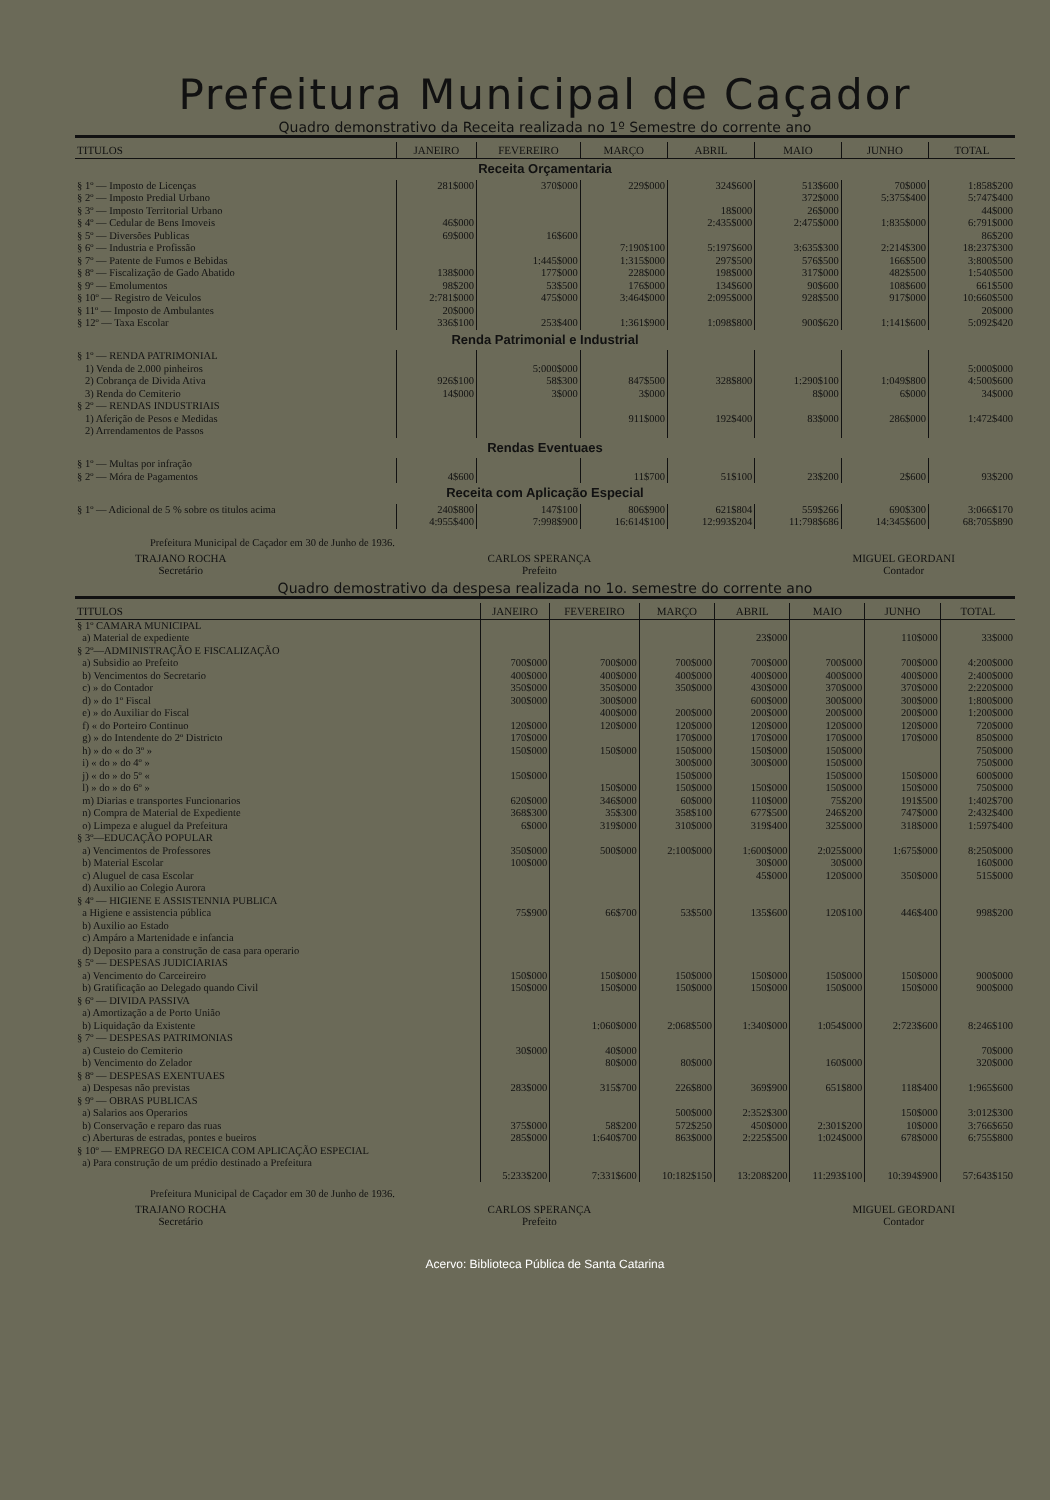Prefeitura Municipal de Caçador
Quadro demonstrativo da Receita realizada no 1º Semestre do corrente ano
| TITULOS | JANEIRO | FEVEREIRO | MARÇO | ABRIL | MAIO | JUNHO | TOTAL |
| --- | --- | --- | --- | --- | --- | --- | --- |
| Receita Orçamentaria | | | | | | | |
| § 1º — Imposto de Licenças | 281$000 | 370$000 | 229$000 | 324$600 | 513$600 | 70$000 | 1:858$200 |
| § 2º — Imposto Predial Urbano | | | | | 372$000 | 5:375$400 | 5:747$400 |
| § 3º — Imposto Territorial Urbano | | | | 18$000 | 26$000 | | 44$000 |
| § 4º — Cedular de Bens Imoveis | 46$000 | | | 2:435$000 | 2:475$000 | 1:835$000 | 6:791$000 |
| § 5º — Diversões Publicas | 69$000 | 16$600 | | | | | 86$200 |
| § 6º — Industria e Profissão | | | 7:190$100 | 5:197$600 | 3:635$300 | 2:214$300 | 18:237$300 |
| § 7º — Patente de Fumos e Bebidas | | 1:445$000 | 1:315$000 | 297$500 | 576$500 | 166$500 | 3:800$500 |
| § 8º — Fiscalização de Gado Abatido | 138$000 | 177$000 | 228$000 | 198$000 | 317$000 | 482$500 | 1:540$500 |
| § 9º — Emolumentos | 98$200 | 53$500 | 176$000 | 134$600 | 90$600 | 108$600 | 661$500 |
| § 10º — Registro de Veiculos | 2:781$000 | 475$000 | 3:464$000 | 2:095$000 | 928$500 | 917$000 | 10:660$500 |
| § 11º — Imposto de Ambulantes | 20$000 | | | | | | 20$000 |
| § 12º — Taxa Escolar | 336$100 | 253$400 | 1:361$900 | 1:098$800 | 900$620 | 1:141$600 | 5:092$420 |
| Renda Patrimonial e Industrial | | | | | | | |
| § 1º — RENDA PATRIMONIAL | | | | | | | |
| 1) Venda de 2.000 pinheiros | | 5:000$000 | | | | | 5:000$000 |
| 2) Cobrança de Divida Ativa | 926$100 | 58$300 | 847$500 | 328$800 | 1:290$100 | 1:049$800 | 4:500$600 |
| 3) Renda do Cemiterio | 14$000 | 3$000 | 3$000 | | 8$000 | 6$000 | 34$000 |
| § 2º — RENDAS INDUSTRIAIS | | | | | | | |
| 1) Aferição de Pesos e Medidas | | | 911$000 | 192$400 | 83$000 | 286$000 | 1:472$400 |
| 2) Arrendamentos de Passos | | | | | | | |
| Rendas Eventuaes | | | | | | | |
| § 1º — Multas por infração | | | | | | | |
| § 2º — Móra de Pagamentos | 4$600 | | 11$700 | 51$100 | 23$200 | 2$600 | 93$200 |
| Receita com Aplicação Especial | | | | | | | |
| § 1º — Adicional de 5 % sobre os titulos acima | 240$800 | 147$100 | 806$900 | 621$804 | 559$266 | 690$300 | 3:066$170 |
| | 4:955$400 | 7:998$900 | 16:614$100 | 12:993$204 | 11:798$686 | 14:345$600 | 68:705$890 |
Prefeitura Municipal de Caçador em 30 de Junho de 1936.
TRAJANO ROCHA
Secretário
CARLOS SPERANÇA
Prefeito
MIGUEL GEORDANI
Contador
Quadro demostrativo da despesa realizada no 1o. semestre do corrente ano
| TITULOS | JANEIRO | FEVEREIRO | MARÇO | ABRIL | MAIO | JUNHO | TOTAL |
| --- | --- | --- | --- | --- | --- | --- | --- |
| § 1º CAMARA MUNICIPAL | | | | | | | |
| a) Material de expediente | | | | 23$000 | | 110$000 | 33$000 |
| § 2º—ADMINISTRAÇÃO E FISCALIZAÇÃO | | | | | | | |
| a) Subsidio ao Prefeito | 700$000 | 700$000 | 700$000 | 700$000 | 700$000 | 700$000 | 4:200$000 |
| b) Vencimentos do Secretario | 400$000 | 400$000 | 400$000 | 400$000 | 400$000 | 400$000 | 2:400$000 |
| c) » do Contador | 350$000 | 350$000 | 350$000 | 430$000 | 370$000 | 370$000 | 2:220$000 |
| d) » do 1º Fiscal | 300$000 | 300$000 | | 600$000 | 300$000 | 300$000 | 1:800$000 |
| e) » do Auxiliar do Fiscal | | 400$000 | 200$000 | 200$000 | 200$000 | 200$000 | 1:200$000 |
| f) « do Porteiro Continuo | 120$000 | 120$000 | 120$000 | 120$000 | 120$000 | 120$000 | 720$000 |
| g) » do Intendente do 2º Districto | 170$000 | | 170$000 | 170$000 | 170$000 | 170$000 | 850$000 |
| h) » do « do 3º » | 150$000 | 150$000 | 150$000 | 150$000 | 150$000 | | 750$000 |
| i) « do » do 4º » | | | 300$000 | 300$000 | 150$000 | | 750$000 |
| j) « do » do 5º « | 150$000 | | 150$000 | | 150$000 | 150$000 | 600$000 |
| l) » do » do 6º » | | 150$000 | 150$000 | 150$000 | 150$000 | 150$000 | 750$000 |
| m) Diarias e transportes Funcionarios | 620$000 | 346$000 | 60$000 | 110$000 | 75$200 | 191$500 | 1:402$700 |
| n) Compra de Material de Expediente | 368$300 | 35$300 | 358$100 | 677$500 | 246$200 | 747$000 | 2:432$400 |
| o) Limpeza e aluguel da Prefeitura | 6$000 | 319$000 | 310$000 | 319$400 | 325$000 | 318$000 | 1:597$400 |
| § 3º—EDUCAÇÃO POPULAR | | | | | | | |
| a) Vencimentos de Professores | 350$000 | 500$000 | 2:100$000 | 1:600$000 | 2:025$000 | 1:675$000 | 8:250$000 |
| b) Material Escolar | 100$000 | | | 30$000 | 30$000 | | 160$000 |
| c) Aluguel de casa Escolar | | | | 45$000 | 120$000 | 350$000 | 515$000 |
| d) Auxilio ao Colegio Aurora | | | | | | | |
| § 4º — HIGIENE E ASSISTENNIA PUBLICA | | | | | | | |
| a Higiene e assistencia pública | 75$900 | 66$700 | 53$500 | 135$600 | 120$100 | 446$400 | 998$200 |
| b) Auxilio ao Estado | | | | | | | |
| c) Ampáro a Martenidade e infancia | | | | | | | |
| d) Deposito para a construção de casa para operario | | | | | | | |
| § 5º — DESPESAS JUDICIARIAS | | | | | | | |
| a) Vencimento do Carceireiro | 150$000 | 150$000 | 150$000 | 150$000 | 150$000 | 150$000 | 900$000 |
| b) Gratificação ao Delegado quando Civil | 150$000 | 150$000 | 150$000 | 150$000 | 150$000 | 150$000 | 900$000 |
| § 6º — DIVIDA PASSIVA | | | | | | | |
| a) Amortização a de Porto União | | | | | | | |
| b) Liquidação da Existente | | 1:060$000 | 2:068$500 | 1:340$000 | 1:054$000 | 2:723$600 | 8:246$100 |
| § 7º — DESPESAS PATRIMONIAS | | | | | | | |
| a) Custeio do Cemiterio | 30$000 | 40$000 | | | | | 70$000 |
| b) Vencimento do Zelador | | 80$000 | 80$000 | | 160$000 | | 320$000 |
| § 8º — DESPESAS EXENTUAES | | | | | | | |
| a) Despesas não previstas | 283$000 | 315$700 | 226$800 | 369$900 | 651$800 | 118$400 | 1:965$600 |
| § 9º — OBRAS PUBLICAS | | | | | | | |
| a) Salarios aos Operarios | | | 500$000 | 2:352$300 | | 150$000 | 3:012$300 |
| b) Conservação e reparo das ruas | 375$000 | 58$200 | 572$250 | 450$000 | 2:301$200 | 10$000 | 3:766$650 |
| c) Aberturas de estradas, pontes e bueiros | 285$000 | 1:640$700 | 863$000 | 2:225$500 | 1:024$000 | 678$000 | 6:755$800 |
| § 10º — EMPREGO DA RECEICA COM APLICAÇÃO ESPECIAL | | | | | | | |
| a) Para construção de um prédio destinado a Prefeitura | | | | | | | |
| | 5:233$200 | 7:331$600 | 10:182$150 | 13:208$200 | 11:293$100 | 10:394$900 | 57:643$150 |
Prefeitura Municipal de Caçador em 30 de Junho de 1936.
TRAJANO ROCHA
Secretário
CARLOS SPERANÇA
Prefeito
MIGUEL GEORDANI
Contador
Acervo: Biblioteca Pública de Santa Catarina